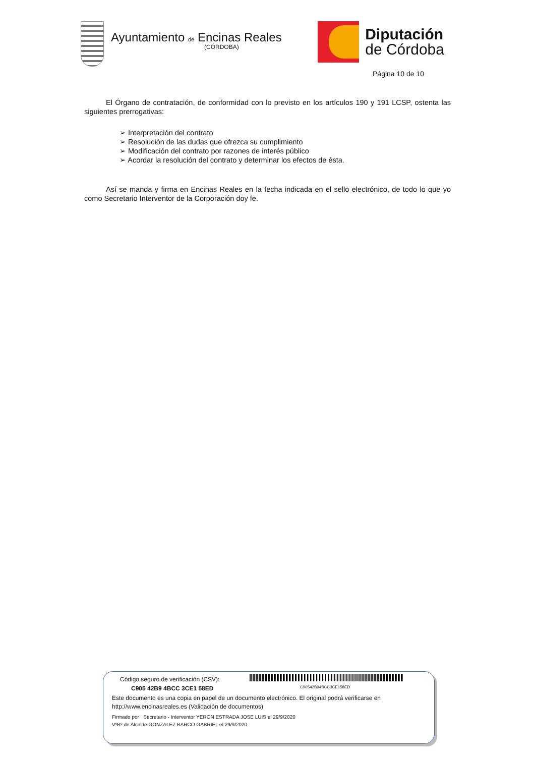Ayuntamiento de Encinas Reales
(CÓRDOBA)
Diputación
de Córdoba
Página 10 de 10
El Órgano de contratación, de conformidad con lo previsto en los artículos 190 y 191 LCSP, ostenta las siguientes prerrogativas:
➢ Interpretación del contrato
➢ Resolución de las dudas que ofrezca su cumplimiento
➢ Modificación del contrato por razones de interés público
➢ Acordar la resolución del contrato y determinar los efectos de ésta.
Así se manda y firma en Encinas Reales en la fecha indicada en el sello electrónico, de todo lo que yo como Secretario Interventor de la Corporación doy fe.
Código seguro de verificación (CSV):
C90542B94BCC3CE158ED
C905 42B9 4BCC 3CE1 58ED
Este documento es una copia en papel de un documento electrónico. El original podrá verificarse en
http://www.encinasreales.es (Validación de documentos)
Firmado por Secretario - Interventor YERON ESTRADA JOSE LUIS el 29/9/2020
VºBº de Alcalde GONZALEZ BARCO GABRIEL el 29/9/2020